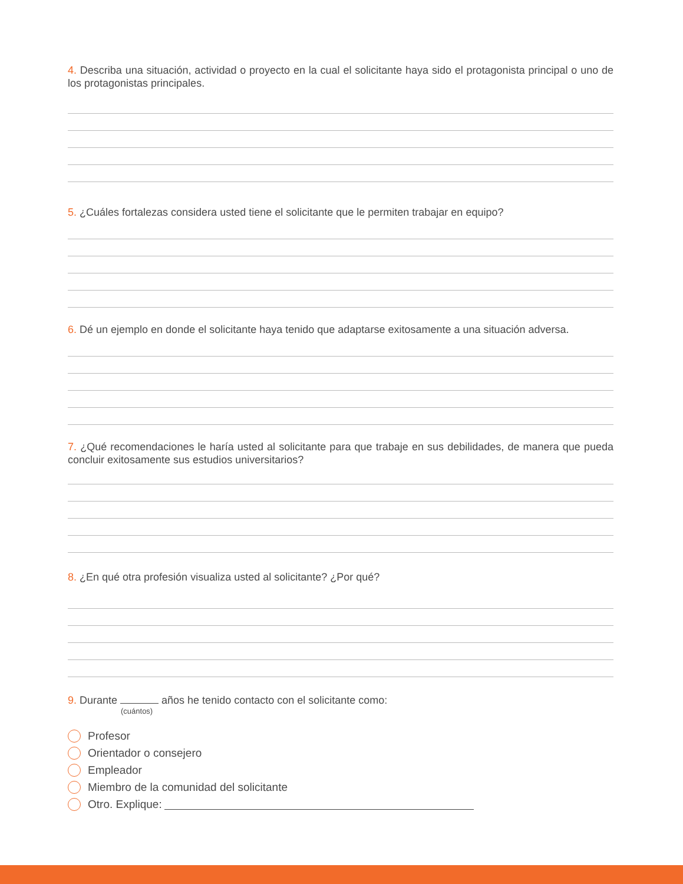4. Describa una situación, actividad o proyecto en la cual el solicitante haya sido el protagonista principal o uno de los protagonistas principales.
5. ¿Cuáles fortalezas considera usted tiene el solicitante que le permiten trabajar en equipo?
6. Dé un ejemplo en donde el solicitante haya tenido que adaptarse exitosamente a una situación adversa.
7. ¿Qué recomendaciones le haría usted al solicitante para que trabaje en sus debilidades, de manera que pueda concluir exitosamente sus estudios universitarios?
8. ¿En qué otra profesión visualiza usted al solicitante? ¿Por qué?
9. Durante años he tenido contacto con el solicitante como:
(cuántos)
Profesor
Orientador o consejero
Empleador
Miembro de la comunidad del solicitante
Otro. Explique: